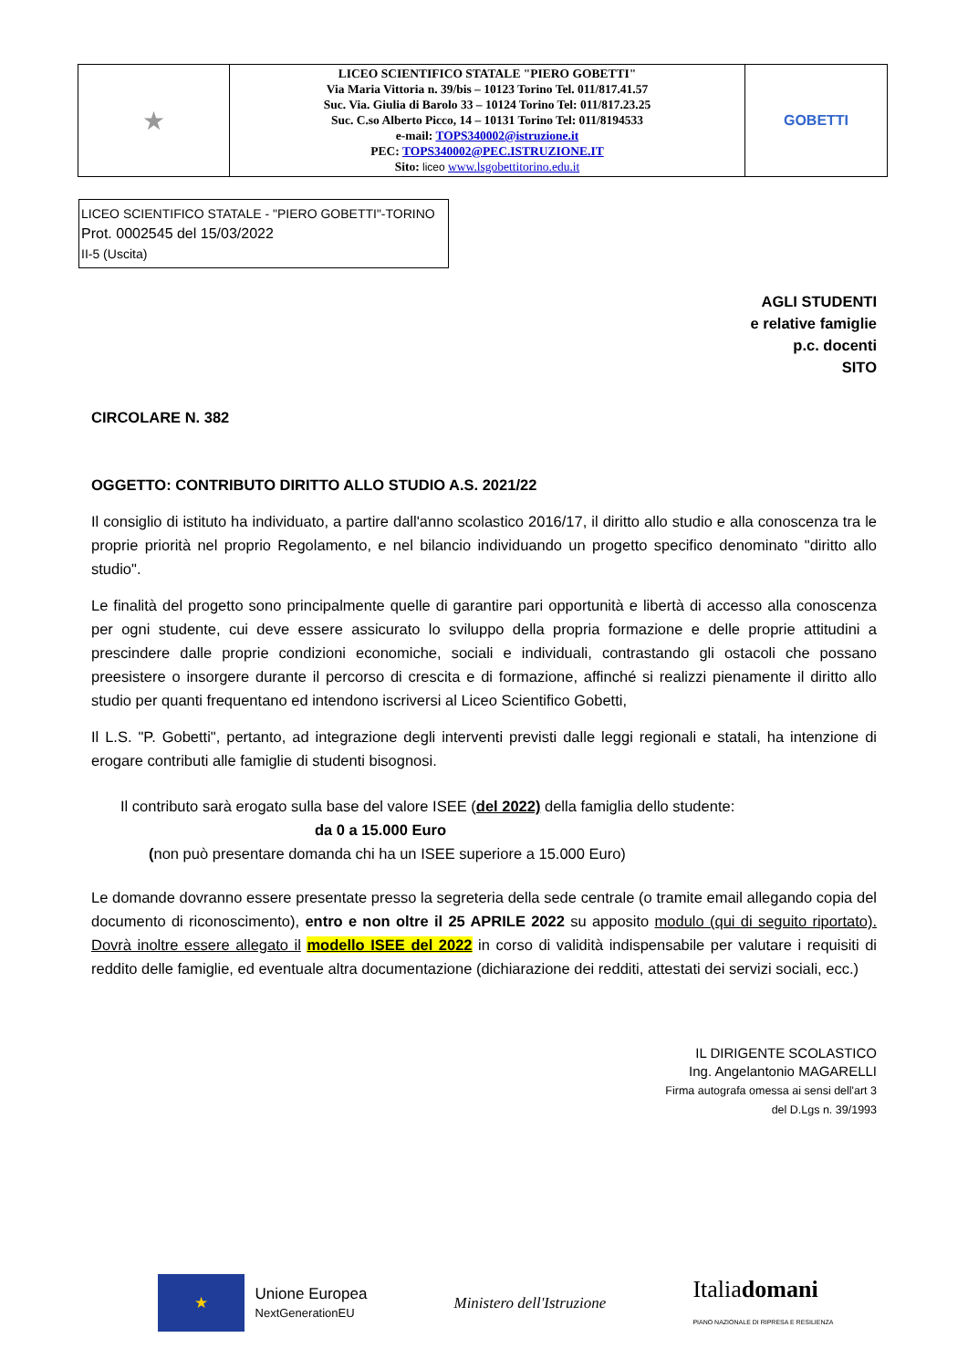| ★ | LICEO SCIENTIFICO STATALE "PIERO GOBETTI" Via Maria Vittoria n. 39/bis – 10123 Torino Tel. 011/817.41.57 Suc. Via. Giulia di Barolo 33 – 10124 Torino Tel: 011/817.23.25 Suc. C.so Alberto Picco, 14 – 10131 Torino Tel: 011/8194533 e-mail: TOPS340002@istruzione.it PEC: TOPS340002@PEC.ISTRUZIONE.IT Sito: liceo www.lsgobettitorino.edu.it | GOBETTI |
LICEO SCIENTIFICO STATALE - "PIERO GOBETTI"-TORINO
Prot. 0002545 del 15/03/2022
II-5 (Uscita)
AGLI STUDENTI
e relative famiglie
p.c. docenti
SITO
CIRCOLARE N. 382
OGGETTO: CONTRIBUTO DIRITTO ALLO STUDIO A.S. 2021/22
Il consiglio di istituto ha individuato, a partire dall'anno scolastico 2016/17, il diritto allo studio e alla conoscenza tra le proprie priorità nel proprio Regolamento, e nel bilancio individuando un progetto specifico denominato "diritto allo studio".
Le finalità del progetto sono principalmente quelle di garantire pari opportunità e libertà di accesso alla conoscenza per ogni studente, cui deve essere assicurato lo sviluppo della propria formazione e delle proprie attitudini a prescindere dalle proprie condizioni economiche, sociali e individuali, contrastando gli ostacoli che possano preesistere o insorgere durante il percorso di crescita e di formazione, affinché si realizzi pienamente il diritto allo studio per quanti frequentano ed intendono iscriversi al Liceo Scientifico Gobetti,
Il L.S. "P. Gobetti", pertanto, ad integrazione degli interventi previsti dalle leggi regionali e statali, ha intenzione di erogare contributi alle famiglie di studenti bisognosi.
Il contributo sarà erogato sulla base del valore ISEE (del 2022) della famiglia dello studente:
da 0 a 15.000 Euro
(non può presentare domanda chi ha un ISEE superiore a 15.000 Euro)
Le domande dovranno essere presentate presso la segreteria della sede centrale (o tramite email allegando copia del documento di riconoscimento), entro e non oltre il 25 APRILE 2022 su apposito modulo (qui di seguito riportato). Dovrà inoltre essere allegato il modello ISEE del 2022 in corso di validità indispensabile per valutare i requisiti di reddito delle famiglie, ed eventuale altra documentazione (dichiarazione dei redditi, attestati dei servizi sociali, ecc.)
IL DIRIGENTE SCOLASTICO
Ing. Angelantonio MAGARELLI
Firma autografa omessa ai sensi dell'art 3
del D.Lgs n. 39/1993
★
Unione Europea
NextGenerationEU
Ministero dell'Istruzione
Italiadomani
PIANO NAZIONALE DI RIPRESA E RESILIENZA